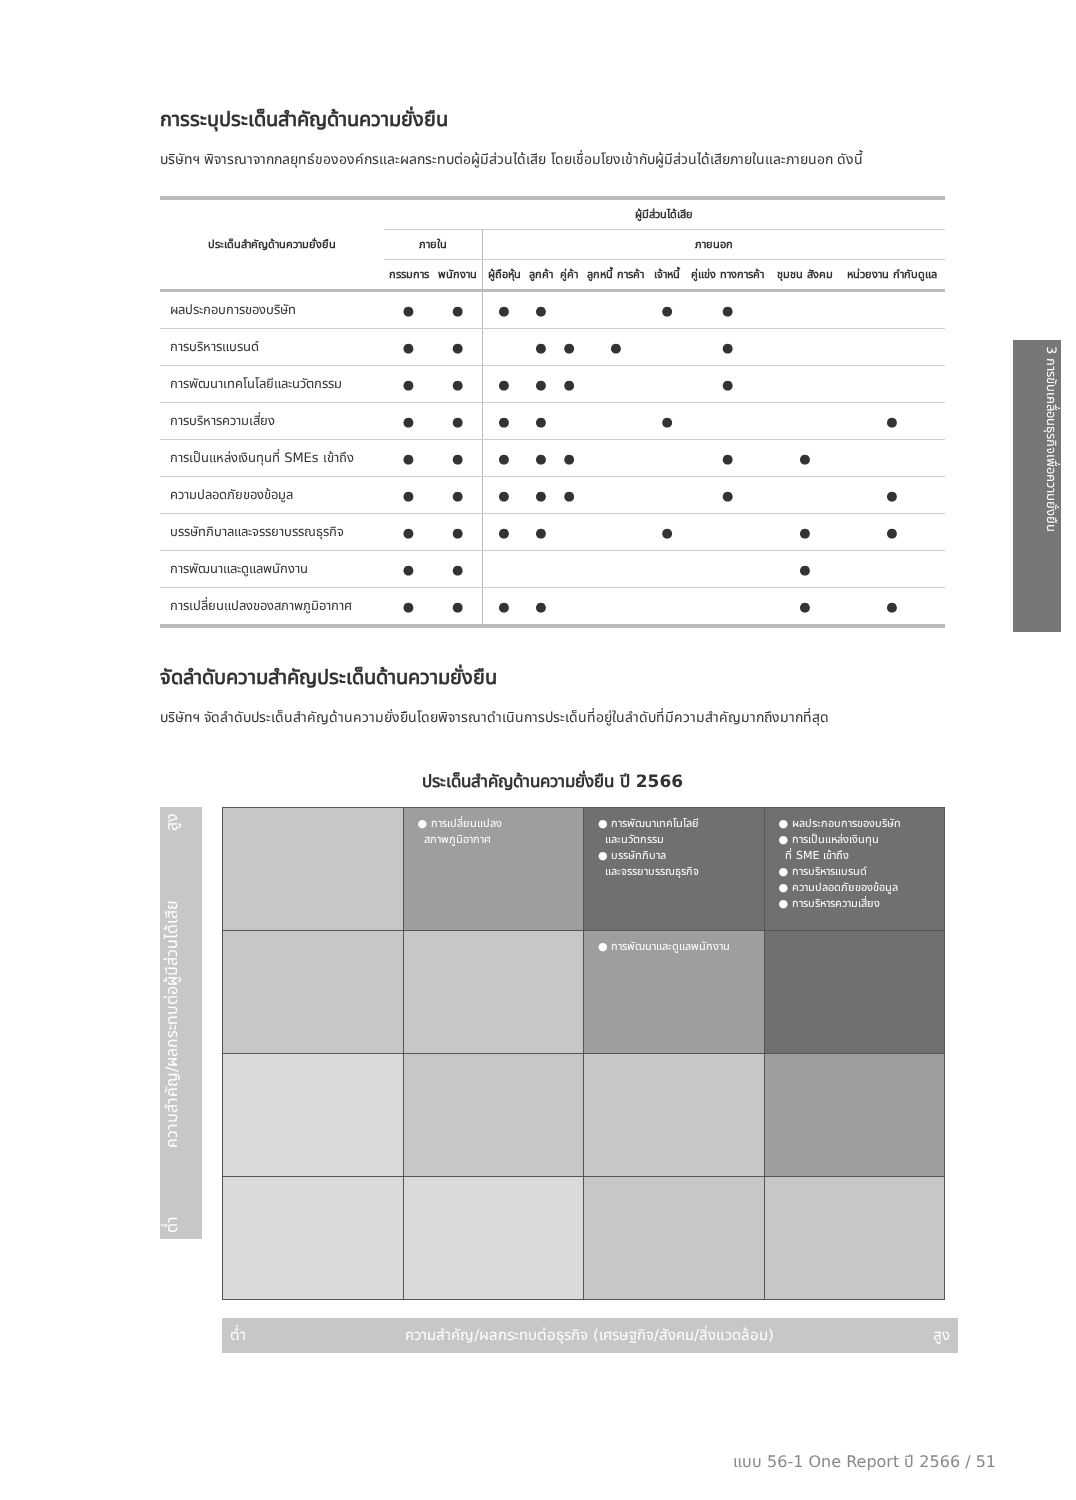3 การขับเคลื่อนธุรกิจเพื่อความยั่งยืน
การระบุประเด็นสำคัญด้านความยั่งยืน
บริษัทฯ พิจารณาจากกลยุทธ์ขององค์กรและผลกระทบต่อผู้มีส่วนได้เสีย โดยเชื่อมโยงเข้ากับผู้มีส่วนได้เสียภายในและภายนอก ดังนี้
| ประเด็นสำคัญด้านความยั่งยืน | ผู้มีส่วนได้เสีย | | | | | | | | | |
| --- | --- | --- | --- | --- | --- | --- | --- | --- | --- | --- |
| | ภายใน | | ภายนอก | | | | | | | |
| | กรรมการ | พนักงาน | ผู้ถือหุ้น | ลูกค้า | คู่ค้า | ลูกหนี้ การค้า | เจ้าหนี้ | คู่แข่ง ทางการค้า | ชุมชน สังคม | หน่วยงาน กำกับดูแล |
| ผลประกอบการของบริษัท | ● | ● | ● | ● | | | ● | ● | | |
| การบริหารแบรนด์ | ● | ● | | ● | ● | ● | | ● | | |
| การพัฒนาเทคโนโลยีและนวัตกรรม | ● | ● | ● | ● | ● | | | ● | | |
| การบริหารความเสี่ยง | ● | ● | ● | ● | | | ● | | | ● |
| การเป็นแหล่งเงินทุนที่ SMEs เข้าถึง | ● | ● | ● | ● | ● | | | ● | ● | |
| ความปลอดภัยของข้อมูล | ● | ● | ● | ● | ● | | | ● | | ● |
| บรรษัทภิบาลและจรรยาบรรณธุรกิจ | ● | ● | ● | ● | | | ● | | ● | ● |
| การพัฒนาและดูแลพนักงาน | ● | ● | | | | | | | ● | |
| การเปลี่ยนแปลงของสภาพภูมิอากาศ | ● | ● | ● | ● | | | | | ● | ● |
จัดลำดับความสำคัญประเด็นด้านความยั่งยืน
บริษัทฯ จัดลำดับประเด็นสำคัญด้านความยั่งยืนโดยพิจารณาดำเนินการประเด็นที่อยู่ในลำดับที่มีความสำคัญมากถึงมากที่สุด
ประเด็นสำคัญด้านความยั่งยืน ปี 2566
ต่ำ ความสำคัญ/ผลกระทบต่อผู้มีส่วนได้เสีย สูง
| | ● การเปลี่ยนแปลง สภาพภูมิอากาศ | ● การพัฒนาเทคโนโลยี และนวัตกรรม ● บรรษัทภิบาล และจรรยาบรรณธุรกิจ | ● ผลประกอบการของบริษัท ● การเป็นแหล่งเงินทุน ที่ SME เข้าถึง ● การบริหารแบรนด์ ● ความปลอดภัยของข้อมูล ● การบริหารความเสี่ยง |
| | | ● การพัฒนาและดูแลพนักงาน | |
ต่ำ ความสำคัญ/ผลกระทบต่อธุรกิจ (เศรษฐกิจ/สังคม/สิ่งแวดล้อม) สูง
แบบ 56-1 One Report ปี 2566 / 51